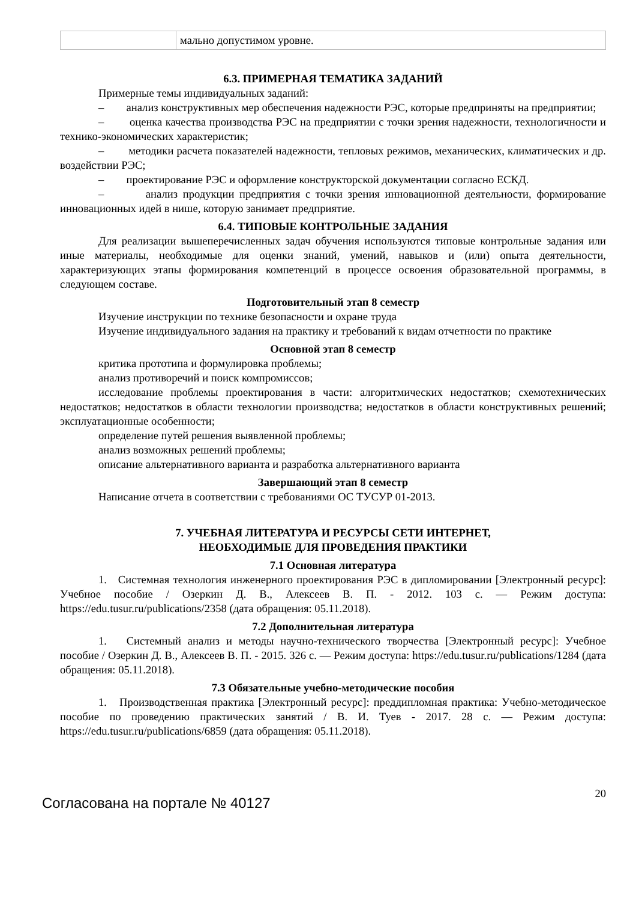| | мально допустимом уровне. |
6.3. ПРИМЕРНАЯ ТЕМАТИКА ЗАДАНИЙ
Примерные темы индивидуальных заданий:
– анализ конструктивных мер обеспечения надежности РЭС, которые предприняты на предприятии;
– оценка качества производства РЭС на предприятии с точки зрения надежности, технологичности и технико-экономических характеристик;
– методики расчета показателей надежности, тепловых режимов, механических, климатических и др. воздействии РЭС;
– проектирование РЭС и оформление конструкторской документации согласно ЕСКД.
– анализ продукции предприятия с точки зрения инновационной деятельности, формирование инновационных идей в нише, которую занимает предприятие.
6.4. ТИПОВЫЕ КОНТРОЛЬНЫЕ ЗАДАНИЯ
Для реализации вышеперечисленных задач обучения используются типовые контрольные задания или иные материалы, необходимые для оценки знаний, умений, навыков и (или) опыта деятельности, характеризующих этапы формирования компетенций в процессе освоения образовательной программы, в следующем составе.
Подготовительный этап 8 семестр
Изучение инструкции по технике безопасности и охране труда
Изучение индивидуального задания на практику и требований к видам отчетности по практике
Основной этап 8 семестр
критика прототипа и формулировка проблемы;
анализ противоречий и поиск компромиссов;
исследование проблемы проектирования в части: алгоритмических недостатков; схемотехнических недостатков; недостатков в области технологии производства; недостатков в области конструктивных решений; эксплуатационные особенности;
определение путей решения выявленной проблемы;
анализ возможных решений проблемы;
описание альтернативного варианта и разработка альтернативного варианта
Завершающий этап 8 семестр
Написание отчета в соответствии с требованиями ОС ТУСУР 01-2013.
7. УЧЕБНАЯ ЛИТЕРАТУРА И РЕСУРСЫ СЕТИ ИНТЕРНЕТ,
НЕОБХОДИМЫЕ ДЛЯ ПРОВЕДЕНИЯ ПРАКТИКИ
7.1 Основная литература
1. Системная технология инженерного проектирования РЭС в дипломировании [Электронный ресурс]: Учебное пособие / Озеркин Д. В., Алексеев В. П. - 2012. 103 с. — Режим доступа: https://edu.tusur.ru/publications/2358 (дата обращения: 05.11.2018).
7.2 Дополнительная литература
1. Системный анализ и методы научно-технического творчества [Электронный ресурс]: Учебное пособие / Озеркин Д. В., Алексеев В. П. - 2015. 326 с. — Режим доступа: https://edu.tusur.ru/publications/1284 (дата обращения: 05.11.2018).
7.3 Обязательные учебно-методические пособия
1. Производственная практика [Электронный ресурс]: преддипломная практика: Учебно-методическое пособие по проведению практических занятий / В. И. Туев - 2017. 28 с. — Режим доступа: https://edu.tusur.ru/publications/6859 (дата обращения: 05.11.2018).
Согласована на портале № 40127
20